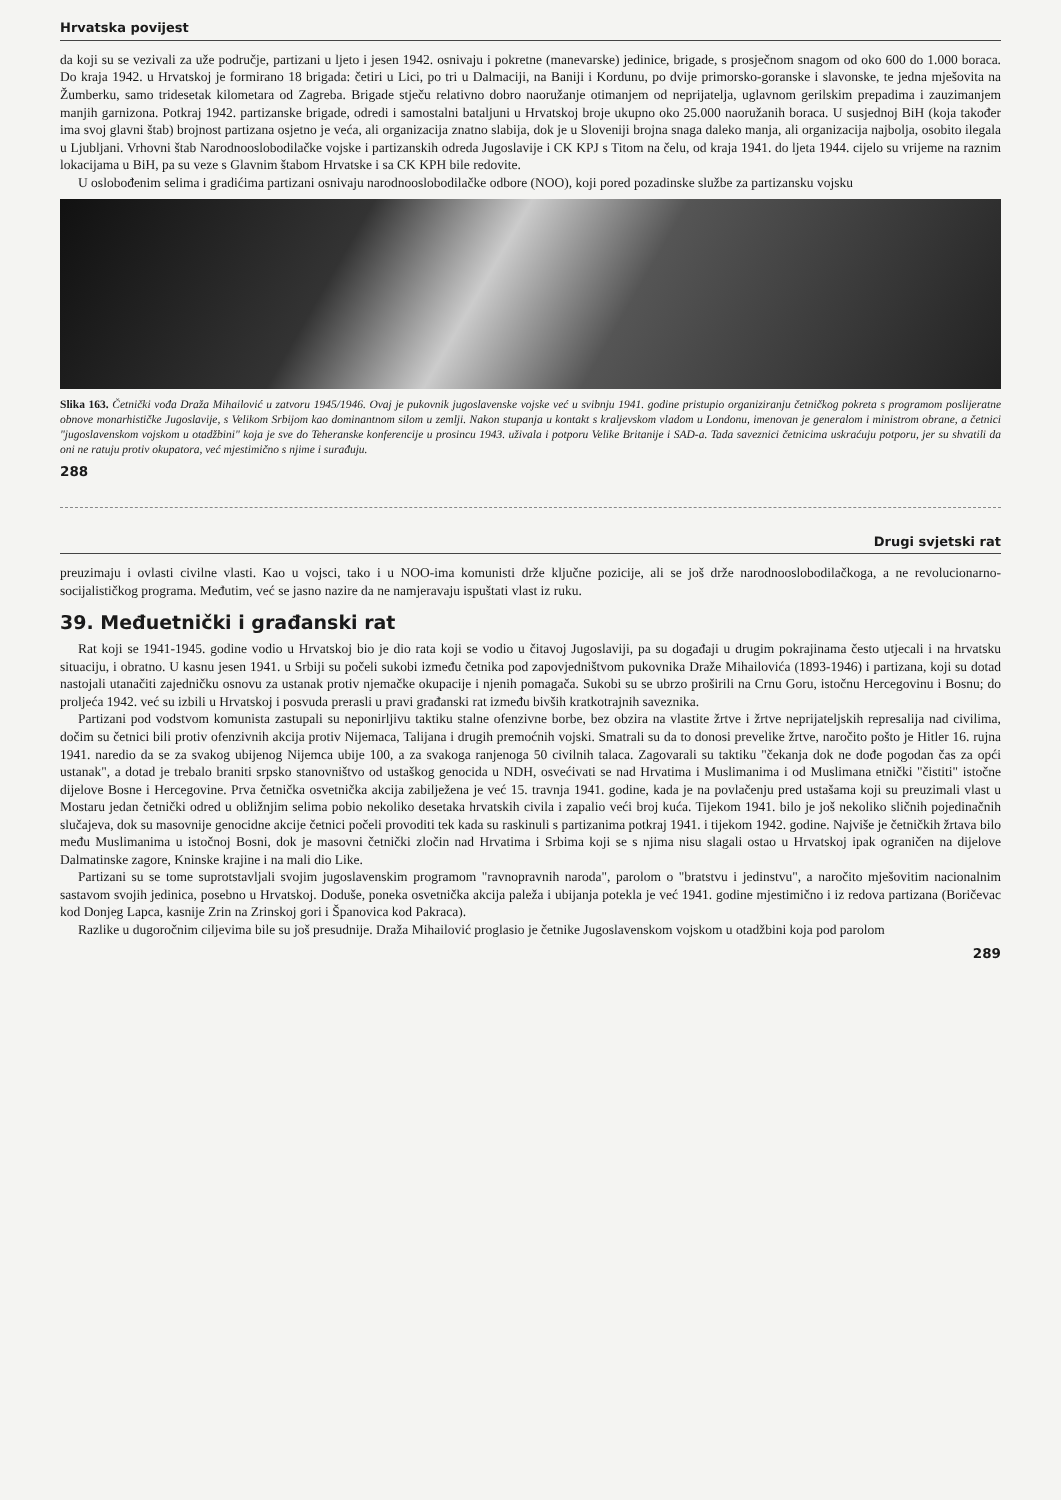Hrvatska povijest
da koji su se vezivali za uže područje, partizani u ljeto i jesen 1942. osnivaju i pokretne (manevarske) jedinice, brigade, s prosječnom snagom od oko 600 do 1.000 boraca. Do kraja 1942. u Hrvatskoj je formirano 18 brigada: četiri u Lici, po tri u Dalmaciji, na Baniji i Kordunu, po dvije primorsko-goranske i slavonske, te jedna mješovita na Žumberku, samo tridesetak kilometara od Zagreba. Brigade stječu relativno dobro naoružanje otimanjem od neprijatelja, uglavnom gerilskim prepadima i zauzimanjem manjih garnizona. Potkraj 1942. partizanske brigade, odredi i samostalni bataljuni u Hrvatskoj broje ukupno oko 25.000 naoružanih boraca. U susjednoj BiH (koja također ima svoj glavni štab) brojnost partizana osjetno je veća, ali organizacija znatno slabija, dok je u Sloveniji brojna snaga daleko manja, ali organizacija najbolja, osobito ilegala u Ljubljani. Vrhovni štab Narodnooslobodilačke vojske i partizanskih odreda Jugoslavije i CK KPJ s Titom na čelu, od kraja 1941. do ljeta 1944. cijelo su vrijeme na raznim lokacijama u BiH, pa su veze s Glavnim štabom Hrvatske i sa CK KPH bile redovite.
U oslobođenim selima i gradićima partizani osnivaju narodnooslobodilačke odbore (NOO), koji pored pozadinske službe za partizansku vojsku
Slika 163. Četnički vođa Draža Mihailović u zatvoru 1945/1946. Ovaj je pukovnik jugoslavenske vojske već u svibnju 1941. godine pristupio organiziranju četničkog pokreta s programom poslijeratne obnove monarhističke Jugoslavije, s Velikom Srbijom kao dominantnom silom u zemlji. Nakon stupanja u kontakt s kraljevskom vladom u Londonu, imenovan je generalom i ministrom obrane, a četnici "jugoslavenskom vojskom u otadžbini" koja je sve do Teheranske konferencije u prosincu 1943. uživala i potporu Velike Britanije i SAD-a. Tada saveznici četnicima uskraćuju potporu, jer su shvatili da oni ne ratuju protiv okupatora, već mjestimično s njime i surađuju.
288
Drugi svjetski rat
preuzimaju i ovlasti civilne vlasti. Kao u vojsci, tako i u NOO-ima komunisti drže ključne pozicije, ali se još drže narodnooslobodilačkoga, a ne revolucionarno-socijalističkog programa. Međutim, već se jasno nazire da ne namjeravaju ispuštati vlast iz ruku.
39. Međuetnički i građanski rat
Rat koji se 1941-1945. godine vodio u Hrvatskoj bio je dio rata koji se vodio u čitavoj Jugoslaviji, pa su događaji u drugim pokrajinama često utjecali i na hrvatsku situaciju, i obratno. U kasnu jesen 1941. u Srbiji su počeli sukobi između četnika pod zapovjedništvom pukovnika Draže Mihailovića (1893-1946) i partizana, koji su dotad nastojali utanačiti zajedničku osnovu za ustanak protiv njemačke okupacije i njenih pomagača. Sukobi su se ubrzo proširili na Crnu Goru, istočnu Hercegovinu i Bosnu; do proljeća 1942. već su izbili u Hrvatskoj i posvuda prerasli u pravi građanski rat između bivših kratkotrajnih saveznika.
Partizani pod vodstvom komunista zastupali su neponirljivu taktiku stalne ofenzivne borbe, bez obzira na vlastite žrtve i žrtve neprijateljskih represalija nad civilima, dočim su četnici bili protiv ofenzivnih akcija protiv Nijemaca, Talijana i drugih premoćnih vojski. Smatrali su da to donosi prevelike žrtve, naročito pošto je Hitler 16. rujna 1941. naredio da se za svakog ubijenog Nijemca ubije 100, a za svakoga ranjenoga 50 civilnih talaca. Zagovarali su taktiku "čekanja dok ne dođe pogodan čas za opći ustanak", a dotad je trebalo braniti srpsko stanovništvo od ustaškog genocida u NDH, osvećivati se nad Hrvatima i Muslimanima i od Muslimana etnički "čistiti" istočne dijelove Bosne i Hercegovine. Prva četnička osvetnička akcija zabilježena je već 15. travnja 1941. godine, kada je na povlačenju pred ustašama koji su preuzimali vlast u Mostaru jedan četnički odred u obližnjim selima pobio nekoliko desetaka hrvatskih civila i zapalio veći broj kuća. Tijekom 1941. bilo je još nekoliko sličnih pojedinačnih slučajeva, dok su masovnije genocidne akcije četnici počeli provoditi tek kada su raskinuli s partizanima potkraj 1941. i tijekom 1942. godine. Najviše je četničkih žrtava bilo među Muslimanima u istočnoj Bosni, dok je masovni četnički zločin nad Hrvatima i Srbima koji se s njima nisu slagali ostao u Hrvatskoj ipak ograničen na dijelove Dalmatinske zagore, Kninske krajine i na mali dio Like.
Partizani su se tome suprotstavljali svojim jugoslavenskim programom "ravnopravnih naroda", parolom o "bratstvu i jedinstvu", a naročito mješovitim nacionalnim sastavom svojih jedinica, posebno u Hrvatskoj. Doduše, poneka osvetnička akcija paleža i ubijanja potekla je već 1941. godine mjestimično i iz redova partizana (Boričevac kod Donjeg Lapca, kasnije Zrin na Zrinskoj gori i Španovica kod Pakraca).
Razlike u dugoročnim ciljevima bile su još presudnije. Draža Mihailović proglasio je četnike Jugoslavenskom vojskom u otadžbini koja pod parolom
289